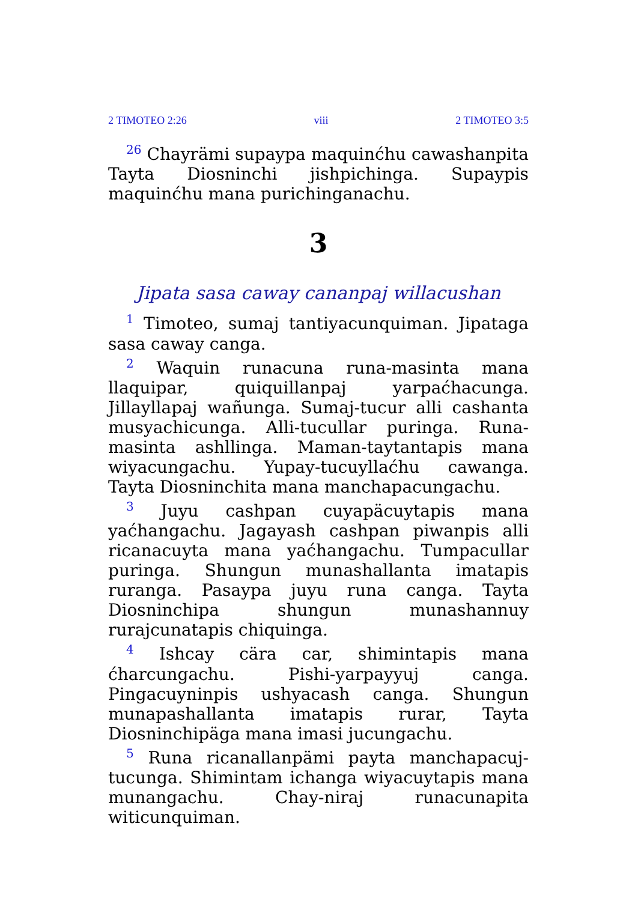2 TIMOTEO 2:26 viii 2 TIMOTEO 3:5
<sup>26</sup> Chayrämi supaypa maquinćhu cawashanpita Tayta Diosninchi jishpichinga. Supaypis maquinćhu mana purichinganachu.
3
Jipata sasa caway cananpaj willacushan
<sup>1</sup> Timoteo, sumaj tantiyacunquiman. Jipataga sasa caway canga.
<sup>2</sup> Waquin runacuna runa-masinta mana llaquipar, quiquillanpaj yarpaćhacunga. Jillayllapaj wañunga. Sumaj-tucur alli cashanta musyachicunga. Alli-tucullar puringa. Runa-masinta ashllinga. Maman-taytantapis mana wiyacungachu. Yupay-tucuyllaćhu cawanga. Tayta Diosninchita mana manchapacungachu.
<sup>3</sup> Juyu cashpan cuyapäcuytapis mana yaćhangachu. Jagayash cashpan piwanpis alli ricanacuyta mana yaćhangachu. Tumpacullar puringa. Shungun munashallanta imatapis ruranga. Pasaypa juyu runa canga. Tayta Diosninchipa shungun munashannuy rurajcunatapis chiquinga.
<sup>4</sup> Ishcay cära car, shimintapis mana ćharcungachu. Pishi-yarpayyuj canga. Pingacuyninpis ushyacash canga. Shungun munapashallanta imatapis rurar, Tayta Diosninchipäga mana imasi jucungachu.
<sup>5</sup> Runa ricanallanpämi payta manchapacuj-tucunga. Shimintam ichanga wiyacuytapis mana munangachu. Chay-niraj runacunapita witicunquiman.